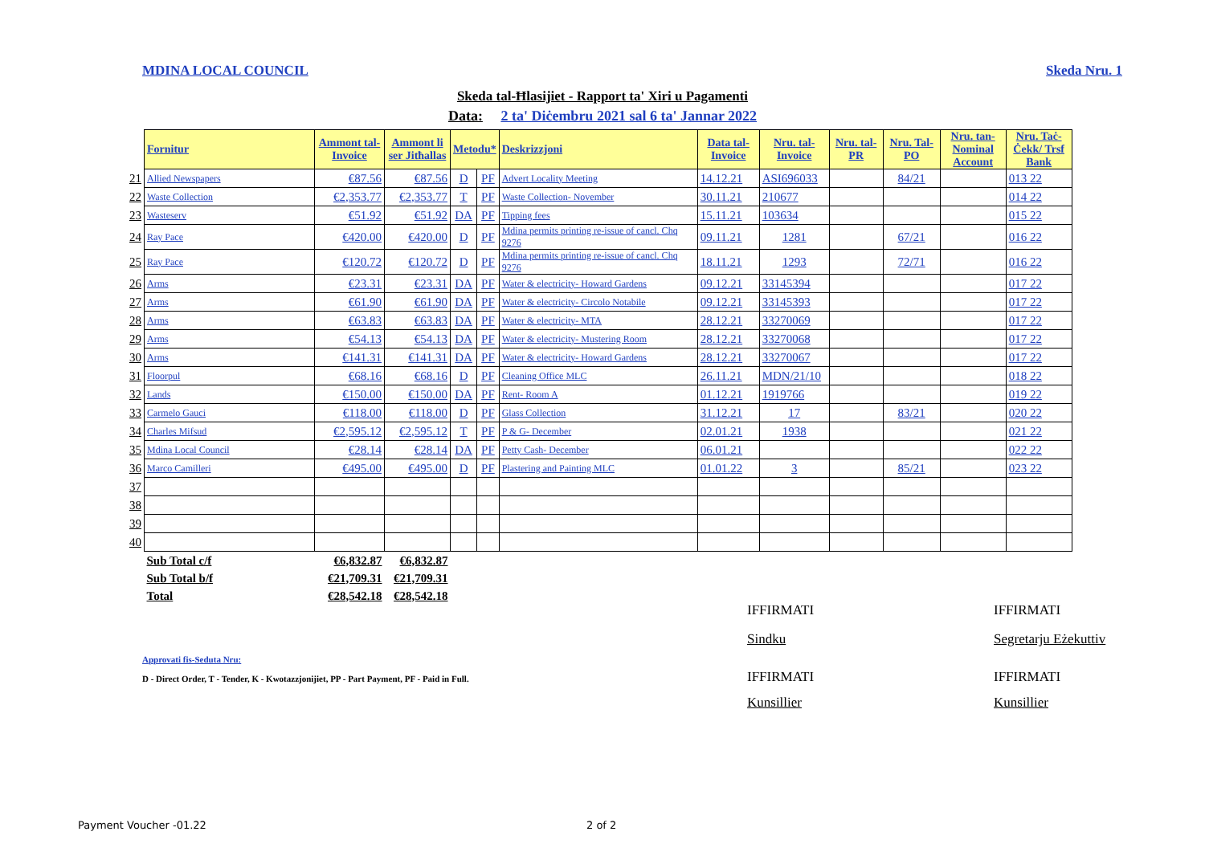MDINA LOCAL COUNCIL Skeda Nru. 1
Skeda tal-Ħlasijiet - Rapport ta' Xiri u Pagamenti
Data: 2 ta' Diċembru 2021 sal 6 ta' Jannar 2022
| | Fornitur | Ammont tal-Invoice | Ammont li ser Jitħallas | Metodu* | | Deskrizzjoni | Data tal-Invoice | Nru. tal-Invoice | Nru. tal-PR | Nru. Tal-PO | Nru. tan-Nominal Account | Nru. Taċ-Ċekk/ Trsf Bank |
| 21 | Allied Newspapers | €87.56 | €87.56 | D | PF | Advert Locality Meeting | 14.12.21 | ASI696033 | | 84/21 | | 013 22 |
| 22 | Waste Collection | €2,353.77 | €2,353.77 | T | PF | Waste Collection- November | 30.11.21 | 210677 | | | | 014 22 |
| 23 | Wasteserv | €51.92 | €51.92 | DA | PF | Tipping fees | 15.11.21 | 103634 | | | | 015 22 |
| 24 | Ray Pace | €420.00 | €420.00 | D | PF | Mdina permits printing re-issue of cancl. Chq 9276 | 09.11.21 | 1281 | | 67/21 | | 016 22 |
| 25 | Ray Pace | €120.72 | €120.72 | D | PF | Mdina permits printing re-issue of cancl. Chq 9276 | 18.11.21 | 1293 | | 72/71 | | 016 22 |
| 26 | Arms | €23.31 | €23.31 | DA | PF | Water & electricity- Howard Gardens | 09.12.21 | 33145394 | | | | 017 22 |
| 27 | Arms | €61.90 | €61.90 | DA | PF | Water & electricity- Circolo Notabile | 09.12.21 | 33145393 | | | | 017 22 |
| 28 | Arms | €63.83 | €63.83 | DA | PF | Water & electricity- MTA | 28.12.21 | 33270069 | | | | 017 22 |
| 29 | Arms | €54.13 | €54.13 | DA | PF | Water & electricity- Mustering Room | 28.12.21 | 33270068 | | | | 017 22 |
| 30 | Arms | €141.31 | €141.31 | DA | PF | Water & electricity- Howard Gardens | 28.12.21 | 33270067 | | | | 017 22 |
| 31 | Floorpul | €68.16 | €68.16 | D | PF | Cleaning Office MLC | 26.11.21 | MDN/21/10 | | | | 018 22 |
| 32 | Lands | €150.00 | €150.00 | DA | PF | Rent- Room A | 01.12.21 | 1919766 | | | | 019 22 |
| 33 | Carmelo Gauci | €118.00 | €118.00 | D | PF | Glass Collection | 31.12.21 | 17 | | 83/21 | | 020 22 |
| 34 | Charles Mifsud | €2,595.12 | €2,595.12 | T | PF | P & G- December | 02.01.21 | 1938 | | | | 021 22 |
| 35 | Mdina Local Council | €28.14 | €28.14 | DA | PF | Petty Cash- December | 06.01.21 | | | | | 022 22 |
| 36 | Marco Camilleri | €495.00 | €495.00 | D | PF | Plastering and Painting MLC | 01.01.22 | 3 | | 85/21 | | 023 22 |
| 37 | | | | | | | | | | | | |
| 38 | | | | | | | | | | | | |
| 39 | | | | | | | | | | | | |
| 40 | | | | | | | | | | | | |
| | Sub Total c/f | €6,832.87 | €6,832.87 | | | | | | | | | |
| | Sub Total b/f | €21,709.31 | €21,709.31 | | | | | | | | | |
| | Total | €28,542.18 | €28,542.18 | | | | | | | | | |
IFFIRMATI IFFIRMATI
Sindku Segretarju Eżekuttiv
Approvati fis-Seduta Nru:
D - Direct Order, T - Tender, K - Kwotazzjonijiet, PP - Part Payment, PF - Paid in Full.
IFFIRMATI IFFIRMATI
Kunsillier Kunsillier
Payment Voucher -01.22 2 of 2